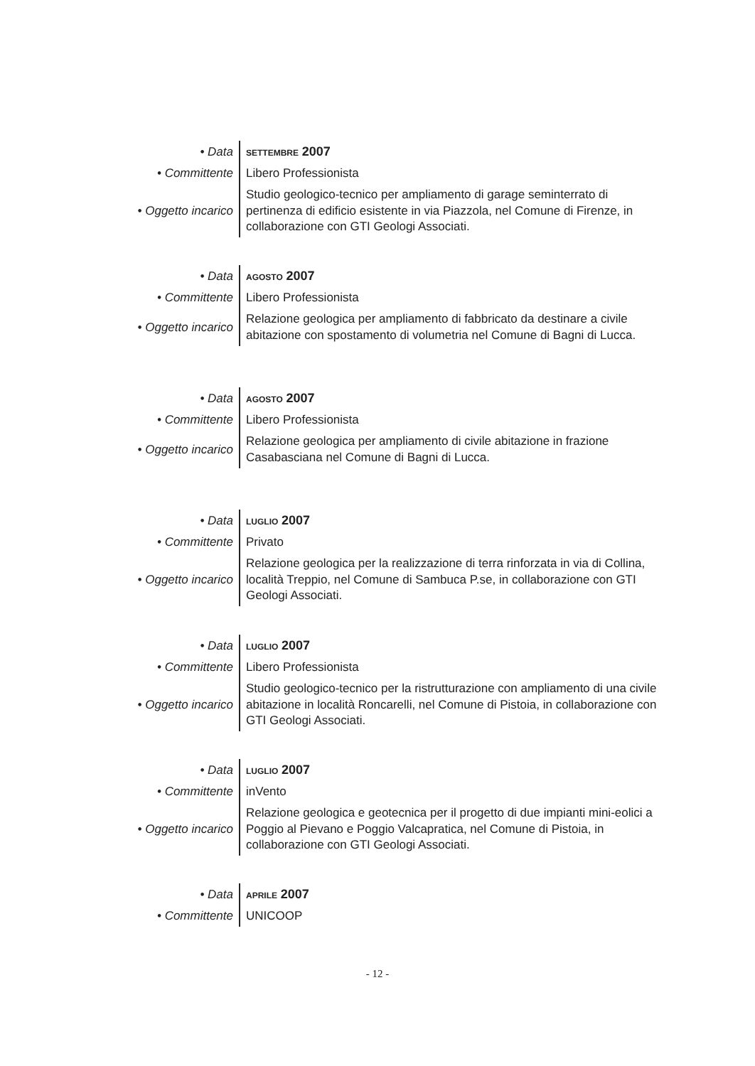| • Data | SETTEMBRE 2007 |
| • Committente | Libero Professionista |
| • Oggetto incarico | Studio geologico-tecnico per ampliamento di garage seminterrato di pertinenza di edificio esistente in via Piazzola, nel Comune di Firenze, in collaborazione con GTI Geologi Associati. |
| • Data | AGOSTO 2007 |
| • Committente | Libero Professionista |
| • Oggetto incarico | Relazione geologica per ampliamento di fabbricato da destinare a civile abitazione con spostamento di volumetria nel Comune di Bagni di Lucca. |
| • Data | AGOSTO 2007 |
| • Committente | Libero Professionista |
| • Oggetto incarico | Relazione geologica per ampliamento di civile abitazione in frazione Casabasciana nel Comune di Bagni di Lucca. |
| • Data | LUGLIO 2007 |
| • Committente | Privato |
| • Oggetto incarico | Relazione geologica per la realizzazione di terra rinforzata in via di Collina, località Treppio, nel Comune di Sambuca P.se, in collaborazione con GTI Geologi Associati. |
| • Data | LUGLIO 2007 |
| • Committente | Libero Professionista |
| • Oggetto incarico | Studio geologico-tecnico per la ristrutturazione con ampliamento di una civile abitazione in località Roncarelli, nel Comune di Pistoia, in collaborazione con GTI Geologi Associati. |
| • Data | LUGLIO 2007 |
| • Committente | inVento |
| • Oggetto incarico | Relazione geologica e geotecnica per il progetto di due impianti mini-eolici a Poggio al Pievano e Poggio Valcapratica, nel Comune di Pistoia, in collaborazione con GTI Geologi Associati. |
| • Data | APRILE 2007 |
| • Committente | UNICOOP |
- 12 -